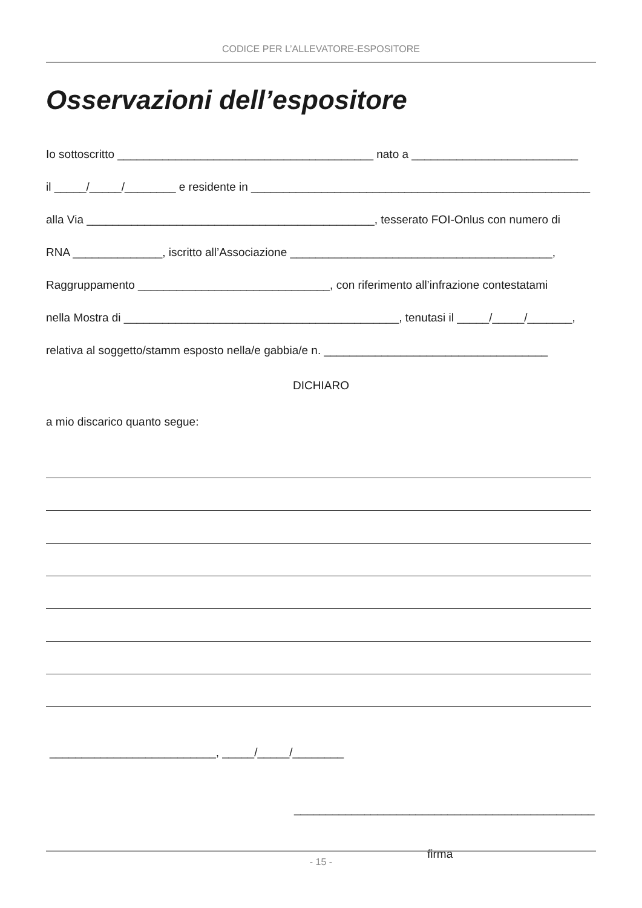CODICE PER L’ALLEVATORE-ESPOSITORE
Osservazioni dell’espositore
Io sottoscritto ________________________________________ nato a __________________________
il _____/_____/________ e residente in _____________________________________________________
alla Via _____________________________________________, tesserato FOI-Onlus con numero di
RNA ______________, iscritto all’Associazione _________________________________________,
Raggruppamento ______________________________, con riferimento all’infrazione contestatami
nella Mostra di ___________________________________________, tenutasi il _____/_____/_______,
relativa al soggetto/stamm esposto nella/e gabbia/e n. ___________________________________
DICHIARO
a mio discarico quanto segue:
__________________________, _____/_____/________
_______________________________________________
firma
- 15 -